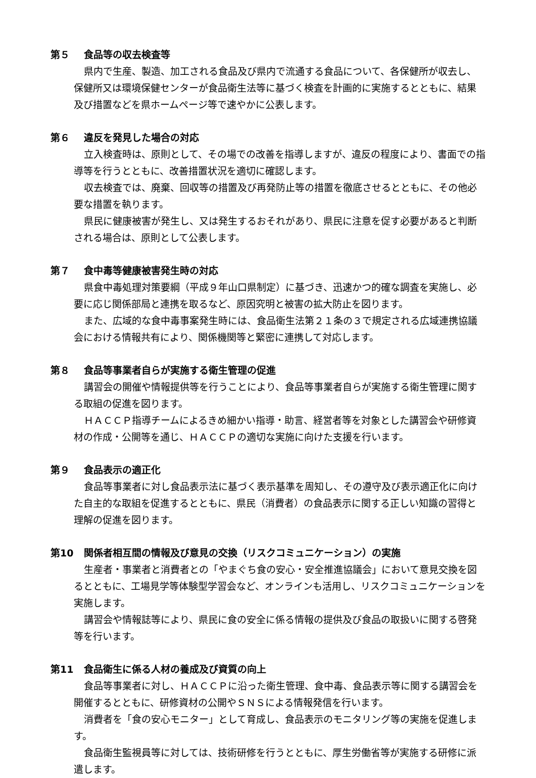第５ 食品等の収去検査等
県内で生産、製造、加工される食品及び県内で流通する食品について、各保健所が収去し、保健所又は環境保健センターが食品衛生法等に基づく検査を計画的に実施するとともに、結果及び措置などを県ホームページ等で速やかに公表します。
第６ 違反を発見した場合の対応
立入検査時は、原則として、その場での改善を指導しますが、違反の程度により、書面での指導等を行うとともに、改善措置状況を適切に確認します。
収去検査では、廃棄、回収等の措置及び再発防止等の措置を徹底させるとともに、その他必要な措置を執ります。
県民に健康被害が発生し、又は発生するおそれがあり、県民に注意を促す必要があると判断される場合は、原則として公表します。
第７ 食中毒等健康被害発生時の対応
県食中毒処理対策要綱（平成９年山口県制定）に基づき、迅速かつ的確な調査を実施し、必要に応じ関係部局と連携を取るなど、原因究明と被害の拡大防止を図ります。
また、広域的な食中毒事案発生時には、食品衛生法第２１条の３で規定される広域連携協議会における情報共有により、関係機関等と緊密に連携して対応します。
第８ 食品等事業者自らが実施する衛生管理の促進
講習会の開催や情報提供等を行うことにより、食品等事業者自らが実施する衛生管理に関する取組の促進を図ります。
ＨＡＣＣＰ指導チームによるきめ細かい指導・助言、経営者等を対象とした講習会や研修資材の作成・公開等を通じ、ＨＡＣＣＰの適切な実施に向けた支援を行います。
第９ 食品表示の適正化
食品等事業者に対し食品表示法に基づく表示基準を周知し、その遵守及び表示適正化に向けた自主的な取組を促進するとともに、県民（消費者）の食品表示に関する正しい知識の習得と理解の促進を図ります。
第10 関係者相互間の情報及び意見の交換（リスクコミュニケーション）の実施
生産者・事業者と消費者との「やまぐち食の安心・安全推進協議会」において意見交換を図るとともに、工場見学等体験型学習会など、オンラインも活用し、リスクコミュニケーションを実施します。
講習会や情報誌等により、県民に食の安全に係る情報の提供及び食品の取扱いに関する啓発等を行います。
第11 食品衛生に係る人材の養成及び資質の向上
食品等事業者に対し、ＨＡＣＣＰに沿った衛生管理、食中毒、食品表示等に関する講習会を開催するとともに、研修資材の公開やＳＮＳによる情報発信を行います。
消費者を「食の安心モニター」として育成し、食品表示のモニタリング等の実施を促進します。
食品衛生監視員等に対しては、技術研修を行うとともに、厚生労働省等が実施する研修に派遣します。